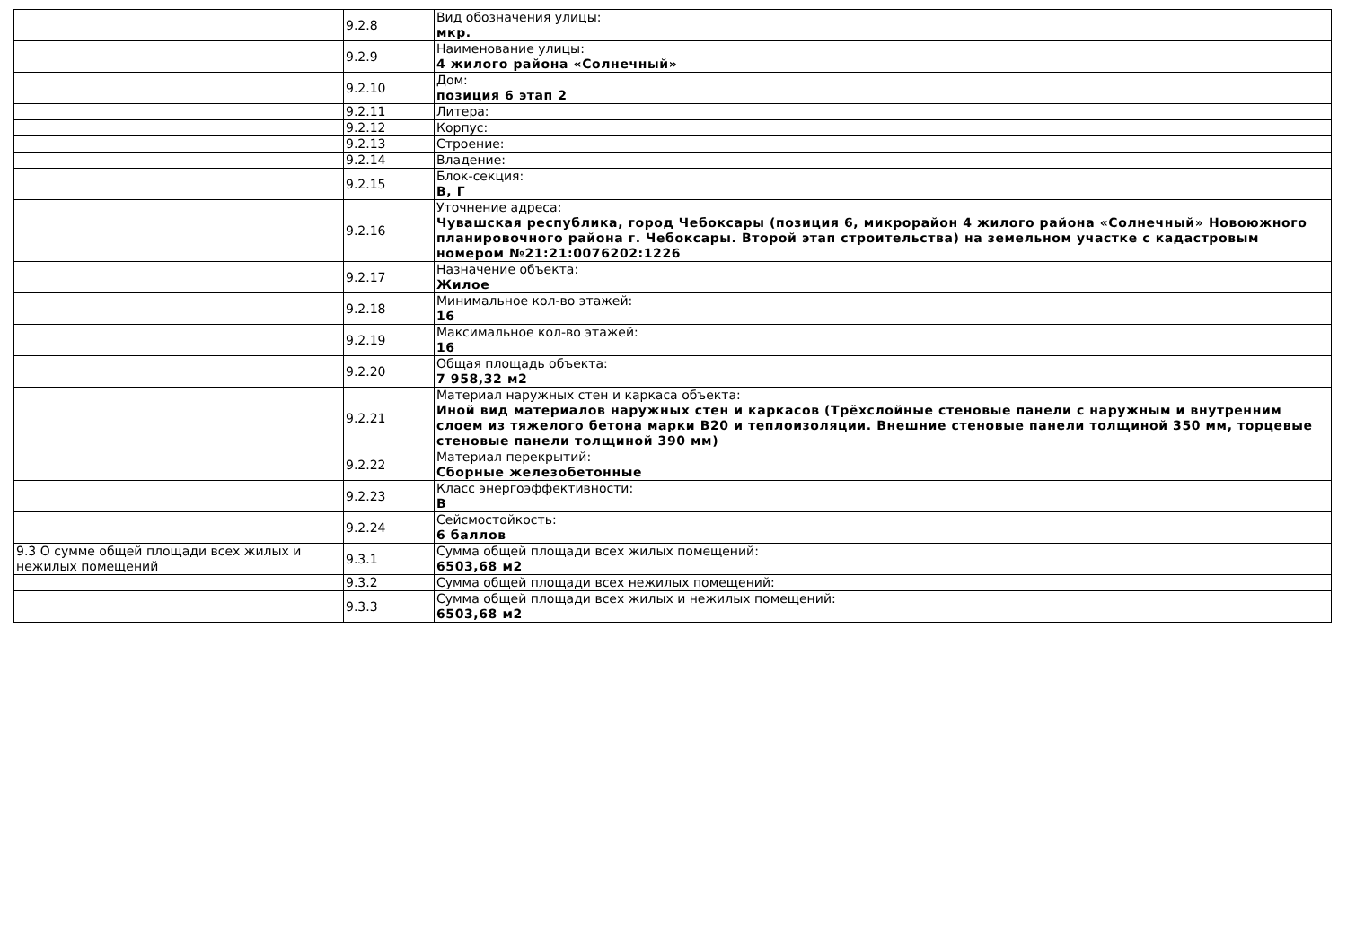| | 9.2.8 | Вид обозначения улицы: мкр. |
| | 9.2.9 | Наименование улицы: 4 жилого района «Солнечный» |
| | 9.2.10 | Дом: позиция 6 этап 2 |
| | 9.2.11 | Литера: |
| | 9.2.12 | Корпус: |
| | 9.2.13 | Строение: |
| | 9.2.14 | Владение: |
| | 9.2.15 | Блок-секция: В, Г |
| | 9.2.16 | Уточнение адреса: Чувашская республика, город Чебоксары (позиция 6, микрорайон 4 жилого района «Солнечный» Новоюжного планировочного района г. Чебоксары. Второй этап строительства) на земельном участке с кадастровым номером №21:21:0076202:1226 |
| | 9.2.17 | Назначение объекта: Жилое |
| | 9.2.18 | Минимальное кол-во этажей: 16 |
| | 9.2.19 | Максимальное кол-во этажей: 16 |
| | 9.2.20 | Общая площадь объекта: 7 958,32 м2 |
| | 9.2.21 | Материал наружных стен и каркаса объекта: Иной вид материалов наружных стен и каркасов (Трёхслойные стеновые панели с наружным и внутренним слоем из тяжелого бетона марки В20 и теплоизоляции. Внешние стеновые панели толщиной 350 мм, торцевые стеновые панели толщиной 390 мм) |
| | 9.2.22 | Материал перекрытий: Сборные железобетонные |
| | 9.2.23 | Класс энергоэффективности: В |
| | 9.2.24 | Сейсмостойкость: 6 баллов |
| 9.3 О сумме общей площади всех жилых и нежилых помещений | 9.3.1 | Сумма общей площади всех жилых помещений: 6503,68 м2 |
| | 9.3.2 | Сумма общей площади всех нежилых помещений: |
| | 9.3.3 | Сумма общей площади всех жилых и нежилых помещений: 6503,68 м2 |